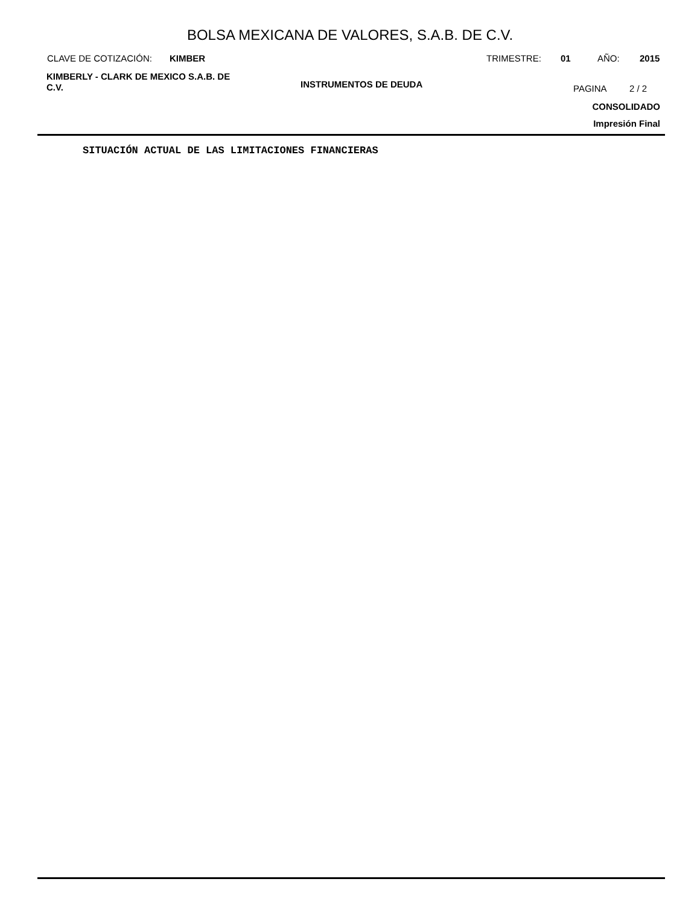BOLSA MEXICANA DE VALORES, S.A.B. DE C.V.
CLAVE DE COTIZACIÓN: KIMBER TRIMESTRE: 01 AÑO: 2015
KIMBERLY - CLARK DE MEXICO S.A.B. DE C.V.
INSTRUMENTOS DE DEUDA PAGINA 2 / 2
CONSOLIDADO
Impresión Final
SITUACIÓN ACTUAL DE LAS LIMITACIONES FINANCIERAS